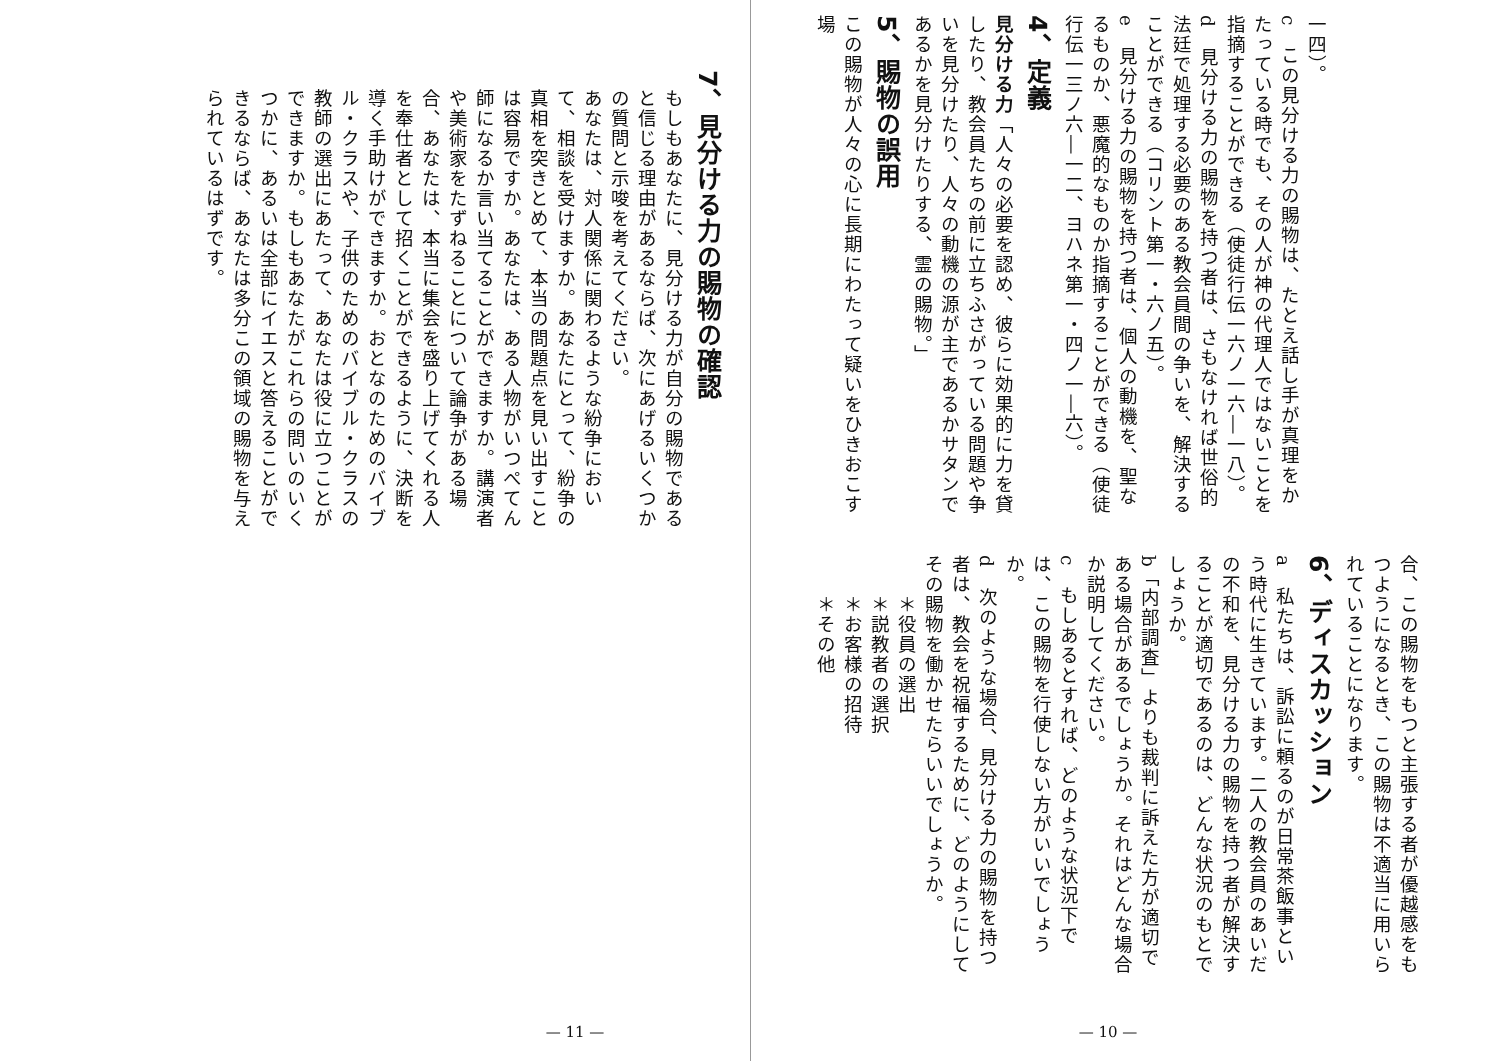一四）。
c　この見分ける力の賜物は、たとえ話し手が真理をかたっている時でも、その人が神の代理人ではないことを指摘することができる（使徒行伝一六ノ一六―一八）。
d　見分ける力の賜物を持つ者は、さもなければ世俗的法廷で処理する必要のある教会員間の争いを、解決することができる（コリント第一・六ノ五）。
e　見分ける力の賜物を持つ者は、個人の動機を、聖なるものか、悪魔的なものか指摘することができる（使徒行伝一三ノ六―一二、ヨハネ第一・四ノ一―六）。
4、定義
見分ける力「人々の必要を認め、彼らに効果的に力を貸したり、教会員たちの前に立ちふさがっている問題や争いを見分けたり、人々の動機の源が主であるかサタンであるかを見分けたりする、霊の賜物。」
5、賜物の誤用
この賜物が人々の心に長期にわたって疑いをひきおこす場
合、この賜物をもつと主張する者が優越感をもつようになるとき、この賜物は不適当に用いられていることになります。
6、ディスカッション
a　私たちは、訴訟に頼るのが日常茶飯事という時代に生きています。二人の教会員のあいだの不和を、見分ける力の賜物を持つ者が解決することが適切であるのは、どんな状況のもとでしょうか。
b「内部調査」よりも裁判に訴えた方が適切である場合があるでしょうか。それはどんな場合か説明してください。
c　もしあるとすれば、どのような状況下では、この賜物を行使しない方がいいでしょうか。
d　次のような場合、見分ける力の賜物を持つ者は、教会を祝福するために、どのようにしてその賜物を働かせたらいいでしょうか。
＊役員の選出
＊説教者の選択
＊お客様の招待
＊その他
— 10 —
7、見分ける力の賜物の確認
もしもあなたに、見分ける力が自分の賜物であると信じる理由があるならば、次にあげるいくつかの質問と示唆を考えてください。
あなたは、対人関係に関わるような紛争において、相談を受けますか。あなたにとって、紛争の真相を突きとめて、本当の問題点を見い出すことは容易ですか。あなたは、ある人物がいつぺてん師になるか言い当てることができますか。講演者や美術家をたずねることについて論争がある場合、あなたは、本当に集会を盛り上げてくれる人を奉仕者として招くことができるように、決断を導く手助けができますか。おとなのためのバイブル・クラスや、子供のためのバイブル・クラスの教師の選出にあたって、あなたは役に立つことができますか。もしもあなたがこれらの問いのいくつかに、あるいは全部にイエスと答えることができるならば、あなたは多分この領域の賜物を与えられているはずです。
— 11 —